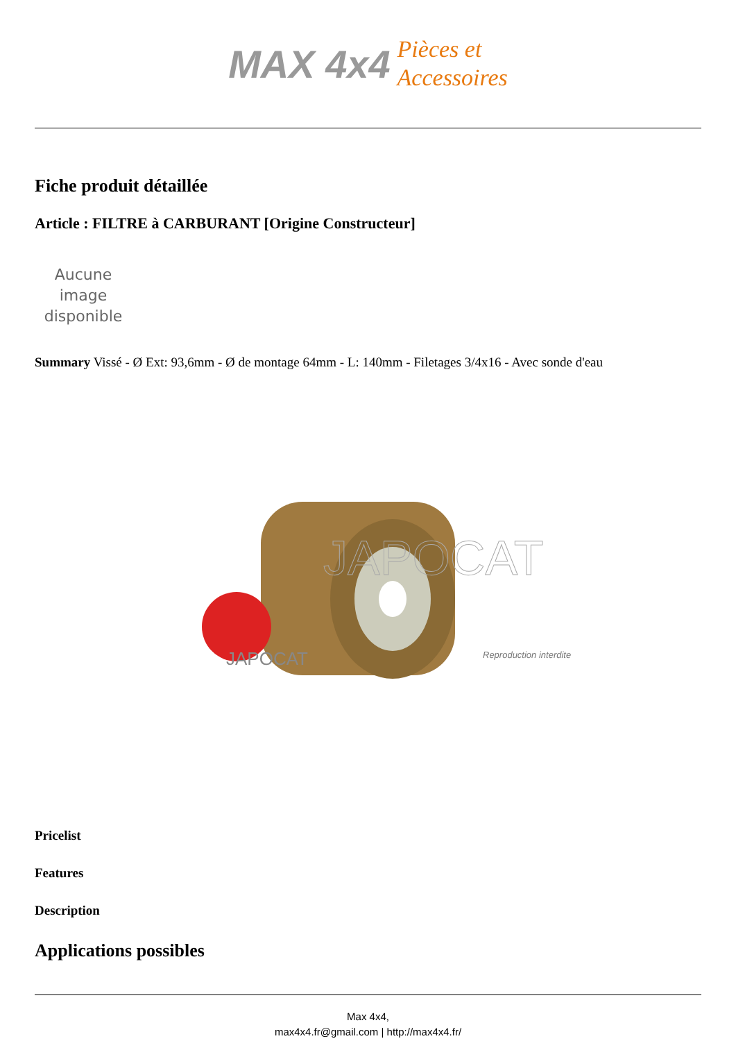MAX 4x4 Pièces et
Accessoires
Fiche produit détaillée
Article : FILTRE à CARBURANT [Origine Constructeur]
Aucune image disponible
Summary Vissé - Ø Ext: 93,6mm - Ø de montage 64mm - L: 140mm - Filetages 3/4x16 - Avec sonde d'eau
JAPOCAT
JAPOCAT
Reproduction interdite
Pricelist
Features
Description
Applications possibles
Max 4x4,
max4x4.fr@gmail.com | http://max4x4.fr/